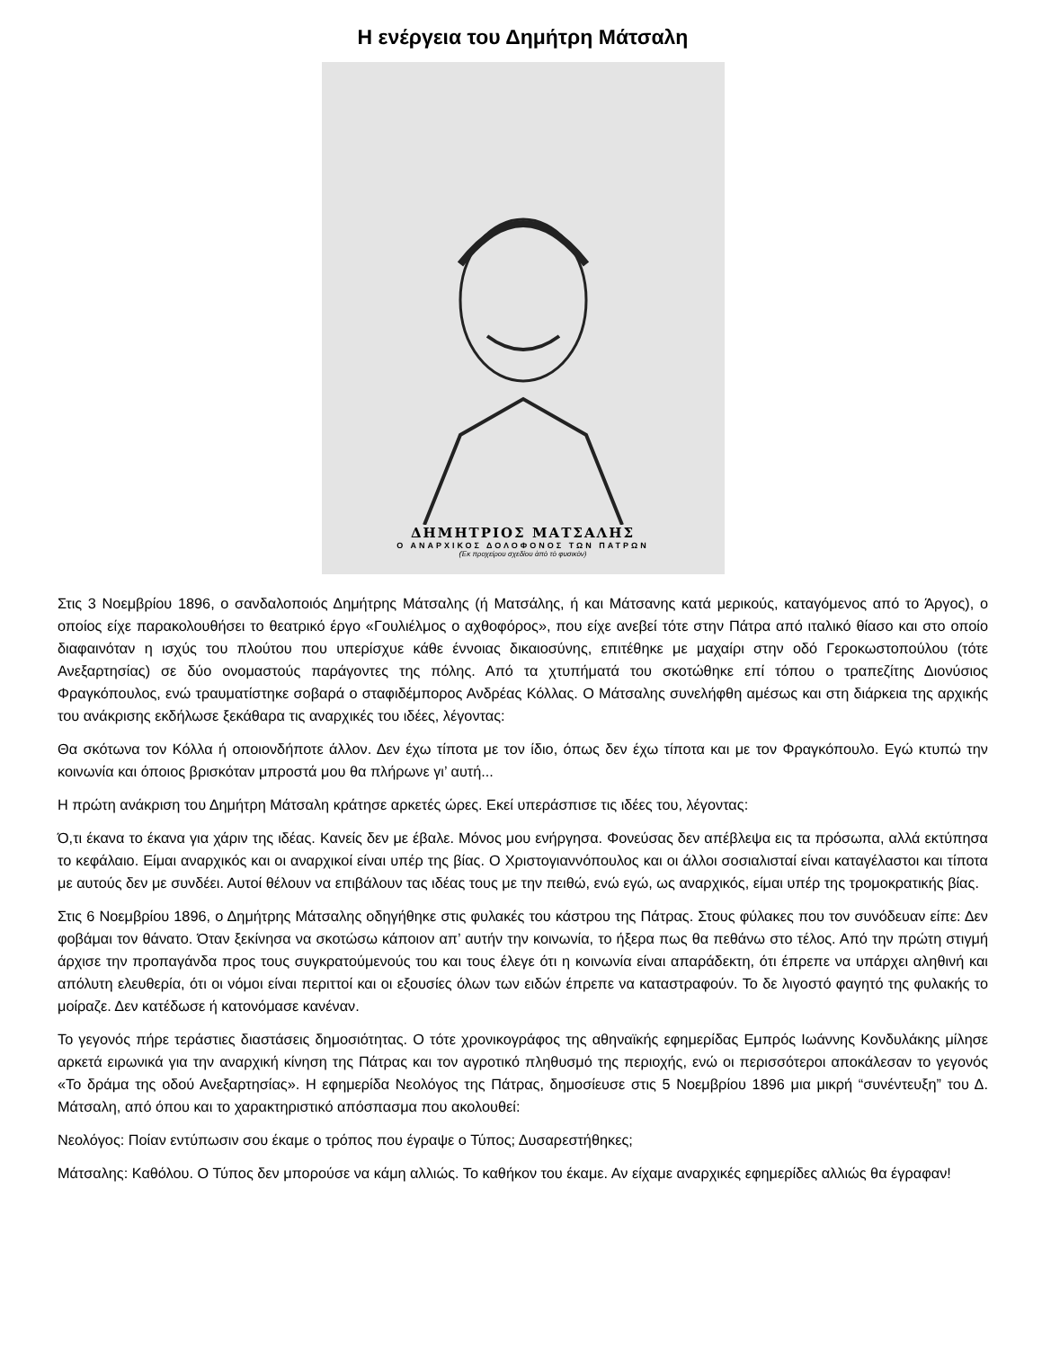Η ενέργεια του Δημήτρη Μάτσαλη
ΔΗΜΗΤΡΙΟΣ ΜΑΤΣΑΛΗΣ
Ο ΑΝΑΡΧΙΚΟΣ ΔΟΛΟΦΟΝΟΣ ΤΩΝ ΠΑΤΡΩΝ
(Ἐκ προχείρου σχεδίου ἀπὸ τὸ φυσικὸν)
Στις 3 Νοεμβρίου 1896, ο σανδαλοποιός Δημήτρης Μάτσαλης (ή Ματσάλης, ή και Μάτσανης κατά μερικούς, καταγόμενος από το Άργος), ο οποίος είχε παρακολουθήσει το θεατρικό έργο «Γουλιέλμος ο αχθοφόρος», που είχε ανεβεί τότε στην Πάτρα από ιταλικό θίασο και στο οποίο διαφαινόταν η ισχύς του πλούτου που υπερίσχυε κάθε έννοιας δικαιοσύνης, επιτέθηκε με μαχαίρι στην οδό Γεροκωστοπούλου (τότε Ανεξαρτησίας) σε δύο ονομαστούς παράγοντες της πόλης. Από τα χτυπήματά του σκοτώθηκε επί τόπου ο τραπεζίτης Διονύσιος Φραγκόπουλος, ενώ τραυματίστηκε σοβαρά ο σταφιδέμπορος Ανδρέας Κόλλας. Ο Μάτσαλης συνελήφθη αμέσως και στη διάρκεια της αρχικής του ανάκρισης εκδήλωσε ξεκάθαρα τις αναρχικές του ιδέες, λέγοντας:
Θα σκότωνα τον Κόλλα ή οποιονδήποτε άλλον. Δεν έχω τίποτα με τον ίδιο, όπως δεν έχω τίποτα και με τον Φραγκόπουλο. Εγώ κτυπώ την κοινωνία και όποιος βρισκόταν μπροστά μου θα πλήρωνε γι’ αυτή...
Η πρώτη ανάκριση του Δημήτρη Μάτσαλη κράτησε αρκετές ώρες. Εκεί υπεράσπισε τις ιδέες του, λέγοντας:
Ό,τι έκανα το έκανα για χάριν της ιδέας. Κανείς δεν με έβαλε. Μόνος μου ενήργησα. Φονεύσας δεν απέβλεψα εις τα πρόσωπα, αλλά εκτύπησα το κεφάλαιο. Είμαι αναρχικός και οι αναρχικοί είναι υπέρ της βίας. Ο Χριστογιαννόπουλος και οι άλλοι σοσιαλισταί είναι καταγέλαστοι και τίποτα με αυτούς δεν με συνδέει. Αυτοί θέλουν να επιβάλουν τας ιδέας τους με την πειθώ, ενώ εγώ, ως αναρχικός, είμαι υπέρ της τρομοκρατικής βίας.
Στις 6 Νοεμβρίου 1896, ο Δημήτρης Μάτσαλης οδηγήθηκε στις φυλακές του κάστρου της Πάτρας. Στους φύλακες που τον συνόδευαν είπε: Δεν φοβάμαι τον θάνατο. Όταν ξεκίνησα να σκοτώσω κάποιον απ’ αυτήν την κοινωνία, το ήξερα πως θα πεθάνω στο τέλος. Από την πρώτη στιγμή άρχισε την προπαγάνδα προς τους συγκρατούμενούς του και τους έλεγε ότι η κοινωνία είναι απαράδεκτη, ότι έπρεπε να υπάρχει αληθινή και απόλυτη ελευθερία, ότι οι νόμοι είναι περιττοί και οι εξουσίες όλων των ειδών έπρεπε να καταστραφούν. Το δε λιγοστό φαγητό της φυλακής το μοίραζε. Δεν κατέδωσε ή κατονόμασε κανέναν.
Το γεγονός πήρε τεράστιες διαστάσεις δημοσιότητας. Ο τότε χρονικογράφος της αθηναϊκής εφημερίδας Εμπρός Ιωάννης Κονδυλάκης μίλησε αρκετά ειρωνικά για την αναρχική κίνηση της Πάτρας και τον αγροτικό πληθυσμό της περιοχής, ενώ οι περισσότεροι αποκάλεσαν το γεγονός «Το δράμα της οδού Ανεξαρτησίας». Η εφημερίδα Νεολόγος της Πάτρας, δημοσίευσε στις 5 Νοεμβρίου 1896 μια μικρή “συνέντευξη” του Δ. Μάτσαλη, από όπου και το χαρακτηριστικό απόσπασμα που ακολουθεί:
Νεολόγος: Ποίαν εντύπωσιν σου έκαμε ο τρόπος που έγραψε ο Τύπος; Δυσαρεστήθηκες;
Μάτσαλης: Καθόλου. Ο Τύπος δεν μπορούσε να κάμη αλλιώς. Το καθήκον του έκαμε. Αν είχαμε αναρχικές εφημερίδες αλλιώς θα έγραφαν!